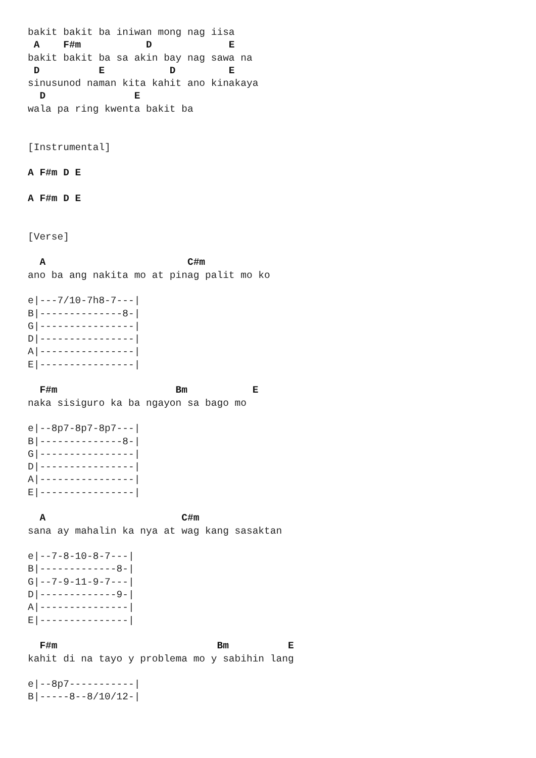bakit bakit ba iniwan mong nag iisa
 A    F#m           D             E
bakit bakit ba sa akin bay nag sawa na
 D          E           D         E
sinusunod naman kita kahit ano kinakaya
  D               E
wala pa ring kwenta bakit ba


[Instrumental]

A F#m D E

A F#m D E


[Verse]

  A                        C#m
ano ba ang nakita mo at pinag palit mo ko

e|---7/10-7h8-7---|
B|--------------8-|
G|----------------|
D|----------------|
A|----------------|
E|----------------|

  F#m                    Bm           E
naka sisiguro ka ba ngayon sa bago mo

e|--8p7-8p7-8p7---|
B|--------------8-|
G|----------------|
D|----------------|
A|----------------|
E|----------------|

  A                       C#m
sana ay mahalin ka nya at wag kang sasaktan

e|--7-8-10-8-7---|
B|-------------8-|
G|--7-9-11-9-7---|
D|-------------9-|
A|---------------|
E|---------------|

  F#m                           Bm          E
kahit di na tayo y problema mo y sabihin lang

e|--8p7-----------|
B|-----8--8/10/12-|